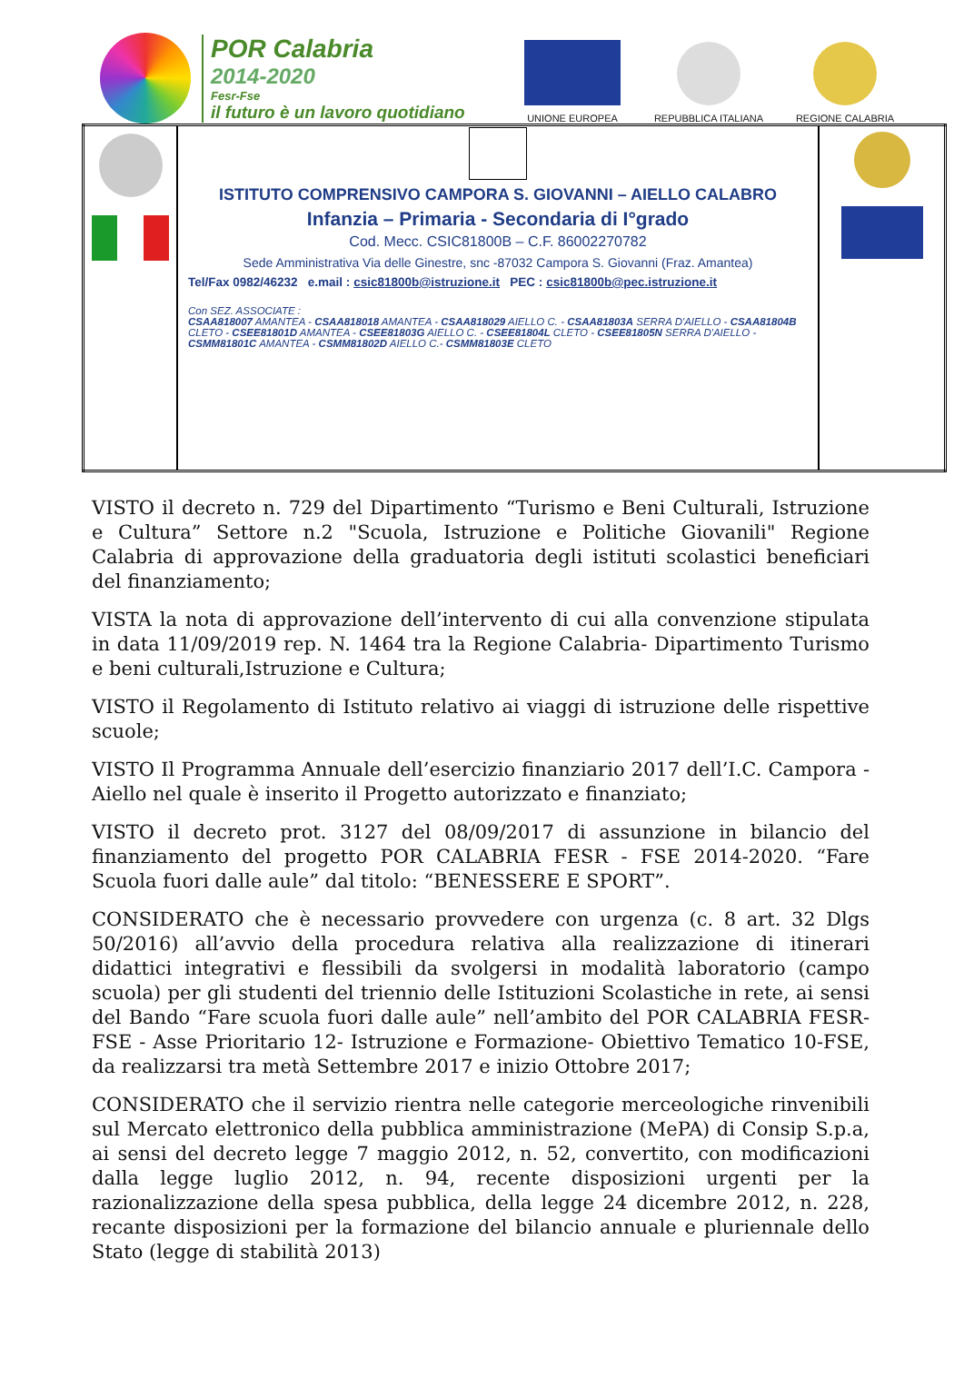POR Calabria
2014-2020
Fesr-Fse
il futuro è un lavoro quotidiano
UNIONE EUROPEA
REPUBBLICA ITALIANA
REGIONE CALABRIA
| | ISTITUTO COMPRENSIVO CAMPORA S. GIOVANNI – AIELLO CALABRO Infanzia – Primaria - Secondaria di I°grado Cod. Mecc. CSIC81800B – C.F. 86002270782 Sede Amministrativa Via delle Ginestre, snc -87032 Campora S. Giovanni (Fraz. Amantea) Tel/Fax 0982/46232 e.mail : csic81800b@istruzione.it PEC : csic81800b@pec.istruzione.it Con SEZ. ASSOCIATE : CSAA818007 AMANTEA - CSAA818018 AMANTEA - CSAA818029 AIELLO C. - CSAA81803A SERRA D'AIELLO - CSAA81804B CLETO - CSEE81801D AMANTEA - CSEE81803G AIELLO C. - CSEE81804L CLETO - CSEE81805N SERRA D'AIELLO - CSMM81801C AMANTEA - CSMM81802D AIELLO C.- CSMM81803E CLETO | |
VISTO il decreto n. 729 del Dipartimento “Turismo e Beni Culturali, Istruzione e Cultura” Settore n.2 "Scuola, Istruzione e Politiche Giovanili" Regione Calabria di approvazione della graduatoria degli istituti scolastici beneficiari del finanziamento;
VISTA la nota di approvazione dell’intervento di cui alla convenzione stipulata in data 11/09/2019 rep. N. 1464 tra la Regione Calabria- Dipartimento Turismo e beni culturali,Istruzione e Cultura;
VISTO il Regolamento di Istituto relativo ai viaggi di istruzione delle rispettive scuole;
VISTO Il Programma Annuale dell’esercizio finanziario 2017 dell’I.C. Campora - Aiello nel quale è inserito il Progetto autorizzato e finanziato;
VISTO il decreto prot. 3127 del 08/09/2017 di assunzione in bilancio del finanziamento del progetto POR CALABRIA FESR - FSE 2014-2020. “Fare Scuola fuori dalle aule” dal titolo: “BENESSERE E SPORT”.
CONSIDERATO che è necessario provvedere con urgenza (c. 8 art. 32 Dlgs 50/2016) all’avvio della procedura relativa alla realizzazione di itinerari didattici integrativi e flessibili da svolgersi in modalità laboratorio (campo scuola) per gli studenti del triennio delle Istituzioni Scolastiche in rete, ai sensi del Bando “Fare scuola fuori dalle aule” nell’ambito del POR CALABRIA FESR-FSE - Asse Prioritario 12- Istruzione e Formazione- Obiettivo Tematico 10-FSE, da realizzarsi tra metà Settembre 2017 e inizio Ottobre 2017;
CONSIDERATO che il servizio rientra nelle categorie merceologiche rinvenibili sul Mercato elettronico della pubblica amministrazione (MePA) di Consip S.p.a, ai sensi del decreto legge 7 maggio 2012, n. 52, convertito, con modificazioni dalla legge luglio 2012, n. 94, recente disposizioni urgenti per la razionalizzazione della spesa pubblica, della legge 24 dicembre 2012, n. 228, recante disposizioni per la formazione del bilancio annuale e pluriennale dello Stato (legge di stabilità 2013)